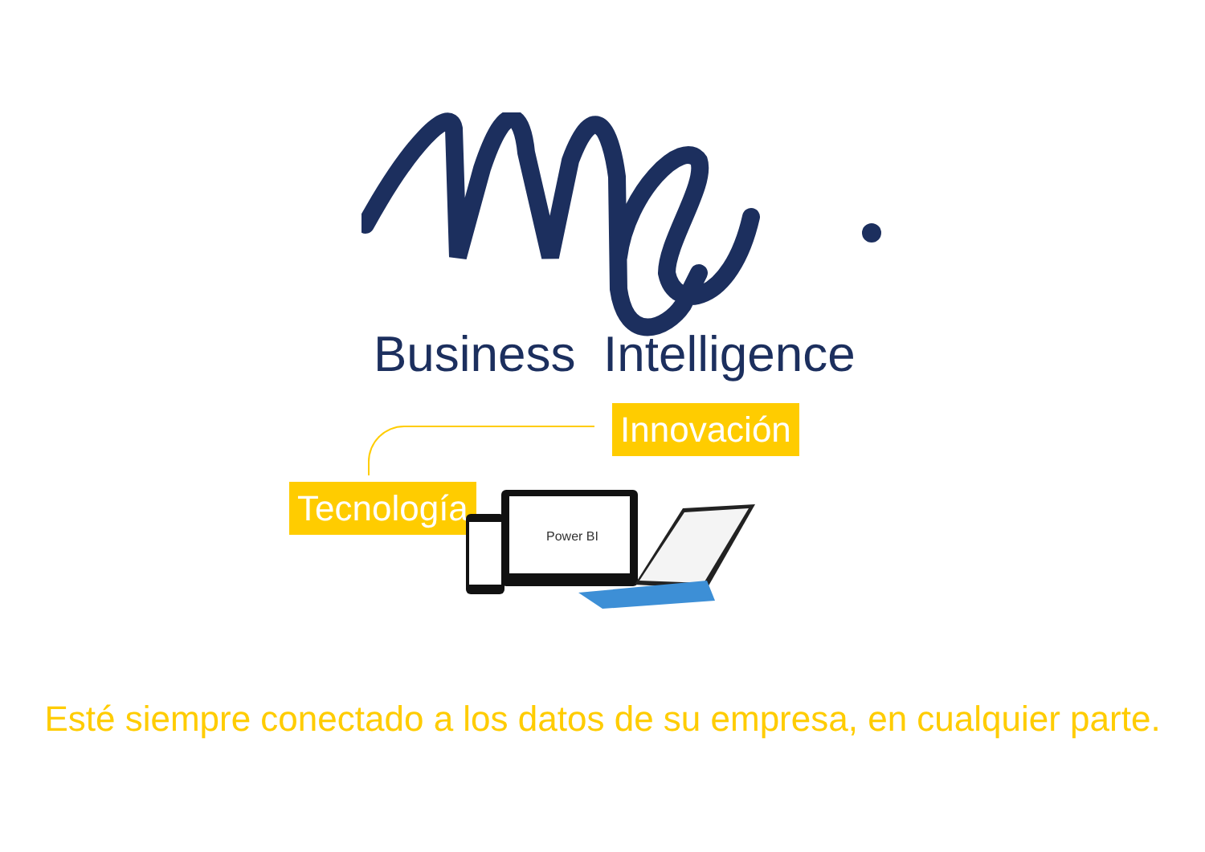Business Intelligence
Innovación
Tecnología
Power BI
Esté siempre conectado a los datos de su empresa, en cualquier parte.